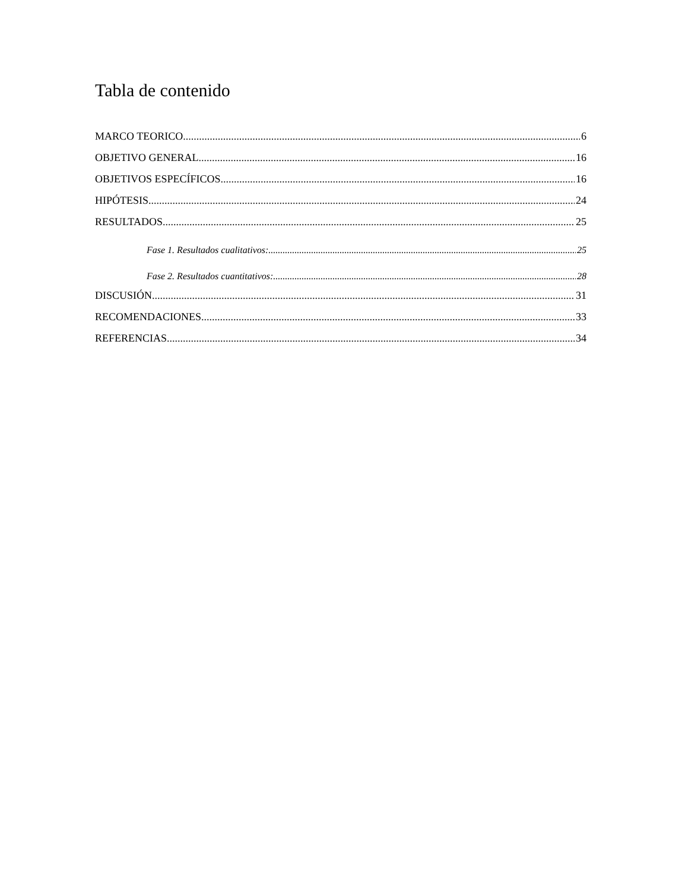Tabla de contenido
MARCO TEORICO 6
OBJETIVO GENERAL 16
OBJETIVOS ESPECÍFICOS 16
HIPÓTESIS 24
RESULTADOS 25
Fase 1. Resultados cualitativos: 25
Fase 2. Resultados cuantitativos: 28
DISCUSIÓN 31
RECOMENDACIONES 33
REFERENCIAS. 34